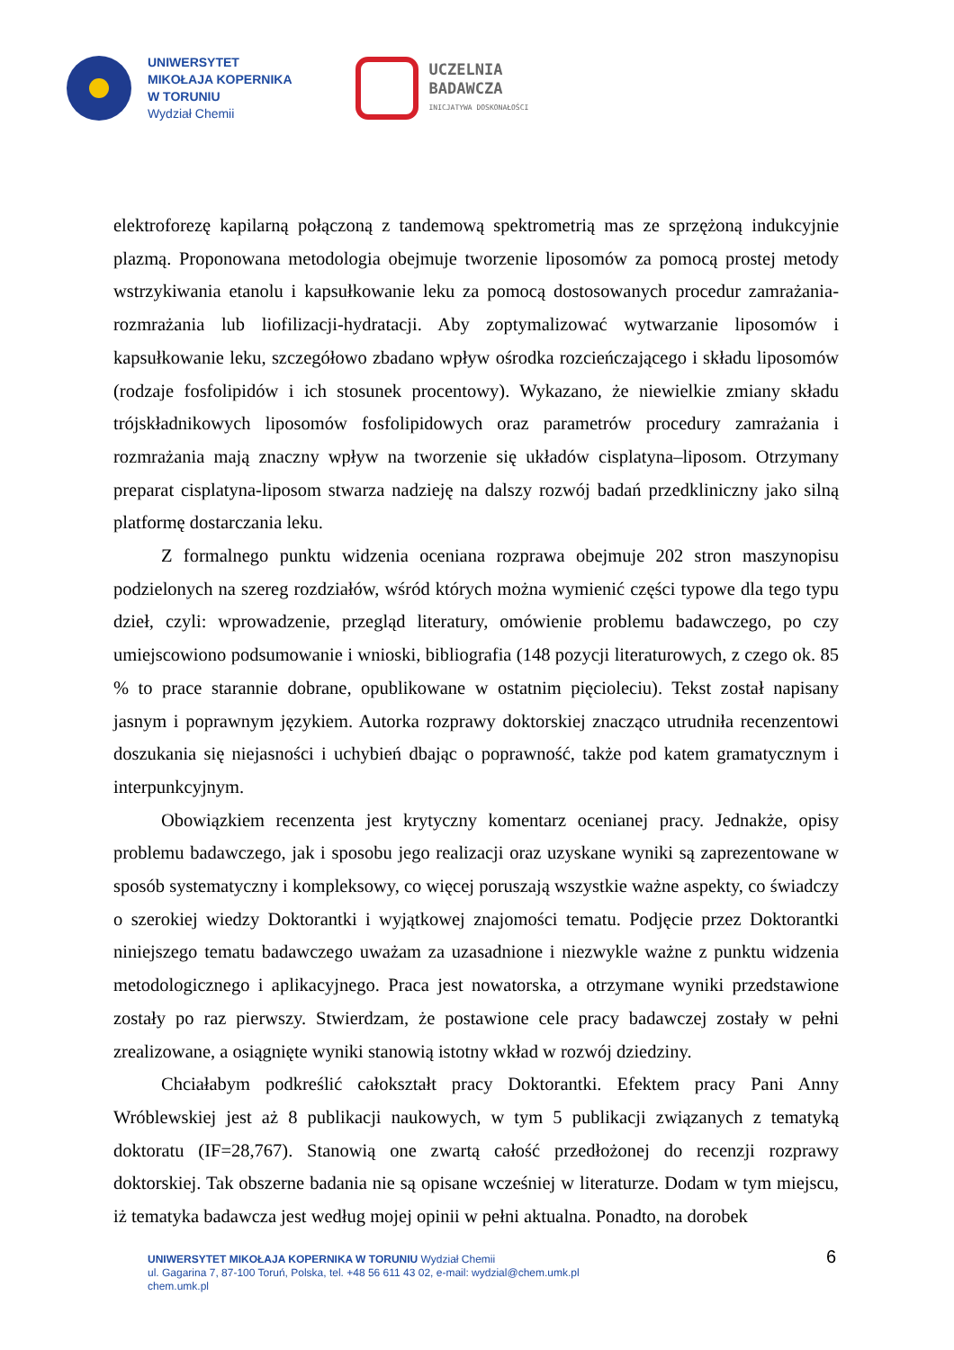UNIWERSYTET
MIKOŁAJA KOPERNIKA
W TORUNIU
Wydział Chemii
UCZELNIA
BADAWCZA
INICJATYWA DOSKONAŁOŚCI
elektroforezę kapilarną połączoną z tandemową spektrometrią mas ze sprzężoną indukcyjnie plazmą. Proponowana metodologia obejmuje tworzenie liposomów za pomocą prostej metody wstrzykiwania etanolu i kapsułkowanie leku za pomocą dostosowanych procedur zamrażania-rozmrażania lub liofilizacji-hydratacji. Aby zoptymalizować wytwarzanie liposomów i kapsułkowanie leku, szczegółowo zbadano wpływ ośrodka rozcieńczającego i składu liposomów (rodzaje fosfolipidów i ich stosunek procentowy). Wykazano, że niewielkie zmiany składu trójskładnikowych liposomów fosfolipidowych oraz parametrów procedury zamrażania i rozmrażania mają znaczny wpływ na tworzenie się układów cisplatyna–liposom. Otrzymany preparat cisplatyna-liposom stwarza nadzieję na dalszy rozwój badań przedkliniczny jako silną platformę dostarczania leku.
Z formalnego punktu widzenia oceniana rozprawa obejmuje 202 stron maszynopisu podzielonych na szereg rozdziałów, wśród których można wymienić części typowe dla tego typu dzieł, czyli: wprowadzenie, przegląd literatury, omówienie problemu badawczego, po czy umiejscowiono podsumowanie i wnioski, bibliografia (148 pozycji literaturowych, z czego ok. 85 % to prace starannie dobrane, opublikowane w ostatnim pięcioleciu). Tekst został napisany jasnym i poprawnym językiem. Autorka rozprawy doktorskiej znacząco utrudniła recenzentowi doszukania się niejasności i uchybień dbając o poprawność, także pod katem gramatycznym i interpunkcyjnym.
Obowiązkiem recenzenta jest krytyczny komentarz ocenianej pracy. Jednakże, opisy problemu badawczego, jak i sposobu jego realizacji oraz uzyskane wyniki są zaprezentowane w sposób systematyczny i kompleksowy, co więcej poruszają wszystkie ważne aspekty, co świadczy o szerokiej wiedzy Doktorantki i wyjątkowej znajomości tematu. Podjęcie przez Doktorantki niniejszego tematu badawczego uważam za uzasadnione i niezwykle ważne z punktu widzenia metodologicznego i aplikacyjnego. Praca jest nowatorska, a otrzymane wyniki przedstawione zostały po raz pierwszy. Stwierdzam, że postawione cele pracy badawczej zostały w pełni zrealizowane, a osiągnięte wyniki stanowią istotny wkład w rozwój dziedziny.
Chciałabym podkreślić całokształt pracy Doktorantki. Efektem pracy Pani Anny Wróblewskiej jest aż 8 publikacji naukowych, w tym 5 publikacji związanych z tematyką doktoratu (IF=28,767). Stanowią one zwartą całość przedłożonej do recenzji rozprawy doktorskiej. Tak obszerne badania nie są opisane wcześniej w literaturze. Dodam w tym miejscu, iż tematyka badawcza jest według mojej opinii w pełni aktualna. Ponadto, na dorobek
6
UNIWERSYTET MIKOŁAJA KOPERNIKA W TORUNIU Wydział Chemii
ul. Gagarina 7, 87-100 Toruń, Polska, tel. +48 56 611 43 02, e-mail: wydzial@chem.umk.pl
chem.umk.pl